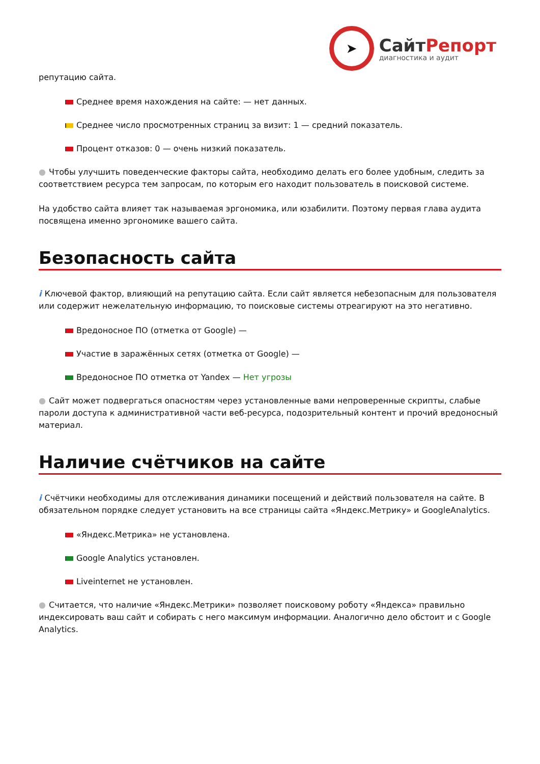➤
СайтРепорт
диагностика и аудит
репутацию сайта.
Среднее время нахождения на сайте: — нет данных.
Среднее число просмотренных страниц за визит: 1 — средний показатель.
Процент отказов: 0 — очень низкий показатель.
● Чтобы улучшить поведенческие факторы сайта, необходимо делать его более удобным, следить за соответствием ресурса тем запросам, по которым его находит пользователь в поисковой системе.
На удобство сайта влияет так называемая эргономика, или юзабилити. Поэтому первая глава аудита посвящена именно эргономике вашего сайта.
Безопасность сайта
i Ключевой фактор, влияющий на репутацию сайта. Если сайт является небезопасным для пользователя или содержит нежелательную информацию, то поисковые системы отреагируют на это негативно.
Вредоносное ПО (отметка от Google) —
Участие в заражённых сетях (отметка от Google) —
Вредоносное ПО отметка от Yandex — Нет угрозы
● Сайт может подвергаться опасностям через установленные вами непроверенные скрипты, слабые пароли доступа к административной части веб-ресурса, подозрительный контент и прочий вредоносный материал.
Наличие счётчиков на сайте
i Счётчики необходимы для отслеживания динамики посещений и действий пользователя на сайте. В обязательном порядке следует установить на все страницы сайта «Яндекс.Метрику» и GoogleAnalytics.
«Яндекс.Метрика» не установлена.
Google Analytics установлен.
Liveinternet не установлен.
● Считается, что наличие «Яндекс.Метрики» позволяет поисковому роботу «Яндекса» правильно индексировать ваш сайт и собирать с него максимум информации. Аналогично дело обстоит и с Google Analytics.